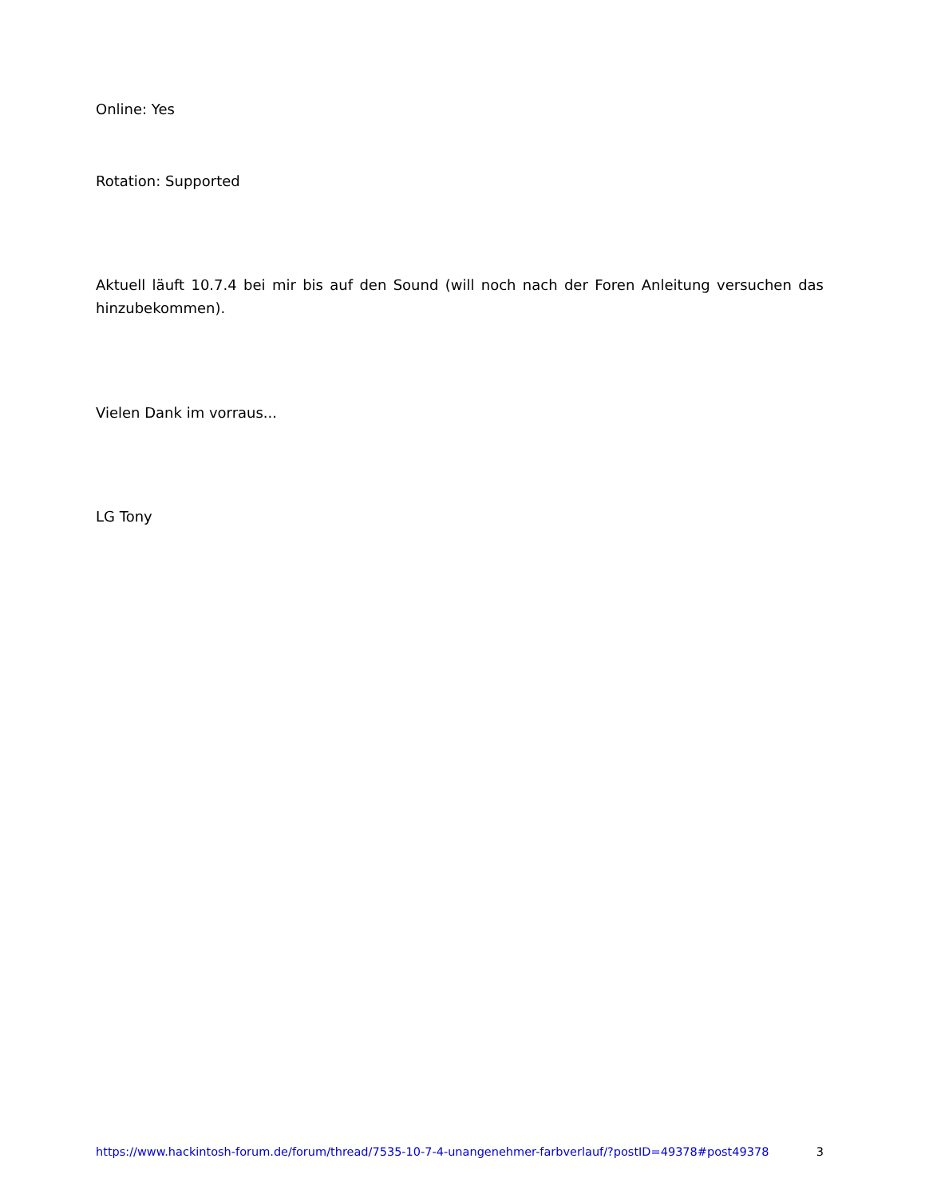Online: Yes
Rotation: Supported
Aktuell läuft 10.7.4 bei mir bis auf den Sound (will noch nach der Foren Anleitung versuchen das hinzubekommen).
Vielen Dank im vorraus...
LG Tony
https://www.hackintosh-forum.de/forum/thread/7535-10-7-4-unangenehmer-farbverlauf/?postID=49378#post49378 3